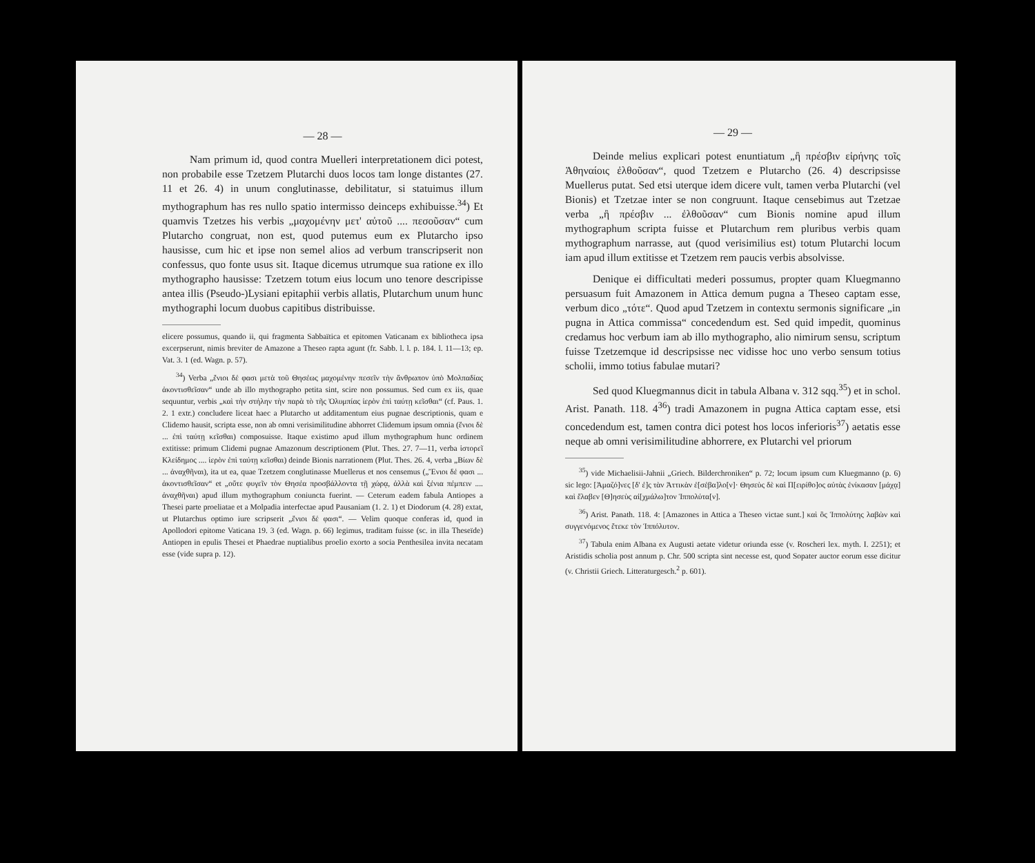— 28 —
Nam primum id, quod contra Muelleri interpretationem dici potest, non probabile esse Tzetzem Plutarchi duos locos tam longe distantes (27. 11 et 26. 4) in unum conglutinasse, debilitatur, si statuimus illum mythographum has res nullo spatio intermisso deinceps exhibuisse.<sup>34</sup>) Et quamvis Tzetzes his verbis „μαχομένην μετ' αὐτοῦ .... πεσοῦσαν“ cum Plutarcho congruat, non est, quod putemus eum ex Plutarcho ipso hausisse, cum hic et ipse non semel alios ad verbum transcripserit non confessus, quo fonte usus sit. Itaque dicemus utrumque sua ratione ex illo mythographo hausisse: Tzetzem totum eius locum uno tenore descripisse antea illis (Pseudo-)Lysiani epitaphii verbis allatis, Plutarchum unum hunc mythographi locum duobus capitibus distribuisse.
elicere possumus, quando ii, qui fragmenta Sabbaïtica et epitomen Vaticanam ex bibliotheca ipsa excerpserunt, nimis breviter de Amazone a Theseo rapta agunt (fr. Sabb. l. l. p. 184. l. 11—13; ep. Vat. 3. 1 (ed. Wagn. p. 57).
<sup>34</sup>) Verba „ἔνιοι δέ φασι μετὰ τοῦ Θησέως μαχομένην πεσεῖν τὴν ἄνθρωπον ὑπὸ Μολπαδίας ἀκοντισθεῖσαν“ unde ab illo mythographo petita sint, scire non possumus. Sed cum ex iis, quae sequuntur, verbis „καὶ τὴν στήλην τὴν παρὰ τὸ τῆς Ὀλυμπίας ἱερὸν ἐπὶ ταύτῃ κεῖσθαι“ (cf. Paus. 1. 2. 1 extr.) concludere liceat haec a Plutarcho ut additamentum eius pugnae descriptionis, quam e Clidemo hausit, scripta esse, non ab omni verisimilitudine abhorret Clidemum ipsum omnia (ἔνιοι δὲ ... ἐπὶ ταύτῃ κεῖσθαι) composuisse. Itaque existimo apud illum mythographum hunc ordinem extitisse: primum Clidemi pugnae Amazonum descriptionem (Plut. Thes. 27. 7—11, verba ἱστορεῖ Κλείδημος .... ἱερὸν ἐπὶ ταύτῃ κεῖσθαι) deinde Bionis narrationem (Plut. Thes. 26. 4, verba „Βίων δὲ ... ἀναχθῆναι), ita ut ea, quae Tzetzem conglutinasse Muellerus et nos censemus („Ἔνιοι δέ φασι ... ἀκοντισθεῖσαν“ et „οὔτε φυγεῖν τὸν Θησέα προσβάλλοντα τῇ χώρᾳ, ἀλλὰ καὶ ξένια πέμπειν .... ἀναχθῆναι) apud illum mythographum coniuncta fuerint. — Ceterum eadem fabula Antiopes a Thesei parte proeliatae et a Molpadia interfectae apud Pausaniam (1. 2. 1) et Diodorum (4. 28) extat, ut Plutarchus optimo iure scripserit „ἔνιοι δέ φασι“. — Velim quoque conferas id, quod in Apollodori epitome Vaticana 19. 3 (ed. Wagn. p. 66) legimus, traditam fuisse (sc. in illa Theseïde) Antiopen in epulis Thesei et Phaedrae nuptialibus proelio exorto a socia Penthesilea invita necatam esse (vide supra p. 12).
— 29 —
Deinde melius explicari potest enuntiatum „ἢ πρέσβιν εἰρήνης τοῖς Ἀθηναίοις ἐλθοῦσαν“, quod Tzetzem e Plutarcho (26. 4) descripsisse Muellerus putat. Sed etsi uterque idem dicere vult, tamen verba Plutarchi (vel Bionis) et Tzetzae inter se non congruunt. Itaque censebimus aut Tzetzae verba „ἢ πρέσβιν ... ἐλθοῦσαν“ cum Bionis nomine apud illum mythographum scripta fuisse et Plutarchum rem pluribus verbis quam mythographum narrasse, aut (quod verisimilius est) totum Plutarchi locum iam apud illum extitisse et Tzetzem rem paucis verbis absolvisse.
Denique ei difficultati mederi possumus, propter quam Kluegmanno persuasum fuit Amazonem in Attica demum pugna a Theseo captam esse, verbum dico „τότε“. Quod apud Tzetzem in contextu sermonis significare „in pugna in Attica commissa“ concedendum est. Sed quid impedit, quominus credamus hoc verbum iam ab illo mythographo, alio nimirum sensu, scriptum fuisse Tzetzemque id descripsisse nec vidisse hoc uno verbo sensum totius scholii, immo totius fabulae mutari?
Sed quod Kluegmannus dicit in tabula Albana v. 312 sqq.<sup>35</sup>) et in schol. Arist. Panath. 118. 4<sup>36</sup>) tradi Amazonem in pugna Attica captam esse, etsi concedendum est, tamen contra dici potest hos locos inferioris<sup>37</sup>) aetatis esse neque ab omni verisimilitudine abhorrere, ex Plutarchi vel priorum
<sup>35</sup>) vide Michaelisii-Jahnii „Griech. Bilderchroniken“ p. 72; locum ipsum cum Kluegmanno (p. 6) sic lego: [Ἀμαζό]νες [δ' ἐ]ς τὰν Ἀττικὰν ἐ[σέβα]λο[ν]· Θησεὺς δὲ καὶ Π[ειρίθο]ος αὐτὰς ἐνίκασαν [μάχᾳ] καὶ ἔλαβεν [Θ]ησεὺς αἰ[χμάλω]τον Ἱππολύτα[ν].
<sup>36</sup>) Arist. Panath. 118. 4: [Amazones in Attica a Theseo victae sunt.] καὶ ὃς Ἱππολύτης λαβὼν καὶ συγγενόμενος ἔτεκε τὸν Ἱππόλυτον.
<sup>37</sup>) Tabula enim Albana ex Augusti aetate videtur oriunda esse (v. Roscheri lex. myth. I. 2251); et Aristidis scholia post annum p. Chr. 500 scripta sint necesse est, quod Sopater auctor eorum esse dicitur (v. Christii Griech. Litteraturgesch.<sup>2</sup> p. 601).